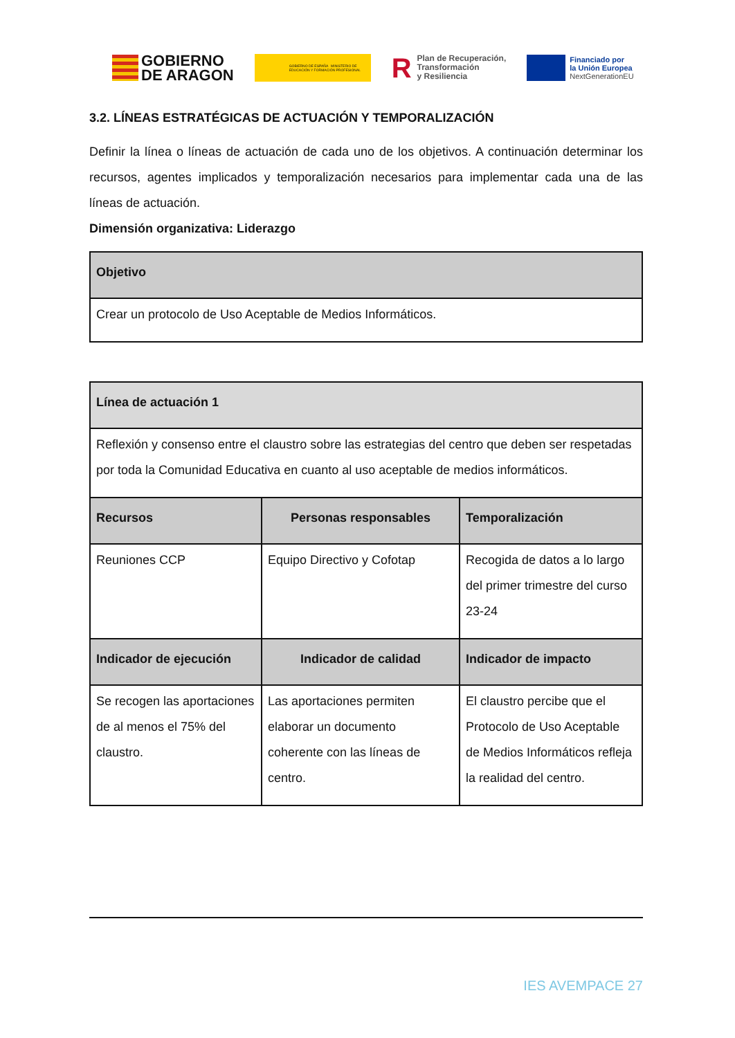GOBIERNO
DE ARAGON
GOBIERNO DE ESPAÑA MINISTERIO DE EDUCACIÓN Y FORMACIÓN PROFESIONAL
RPlan de Recuperación,
Transformación
y Resiliencia
Financiado por
la Unión Europea
NextGenerationEU
3.2. LÍNEAS ESTRATÉGICAS DE ACTUACIÓN Y TEMPORALIZACIÓN
Definir la línea o líneas de actuación de cada uno de los objetivos. A continuación determinar los recursos, agentes implicados y temporalización necesarios para implementar cada una de las líneas de actuación.
Dimensión organizativa: Liderazgo
| Objetivo |
| --- |
| Crear un protocolo de Uso Aceptable de Medios Informáticos. |
| Línea de actuación 1 | | |
| --- | --- | --- |
| Reflexión y consenso entre el claustro sobre las estrategias del centro que deben ser respetadas por toda la Comunidad Educativa en cuanto al uso aceptable de medios informáticos. | | |
| Recursos | Personas responsables | Temporalización |
| Reuniones CCP | Equipo Directivo y Cofotap | Recogida de datos a lo largo del primer trimestre del curso 23-24 |
| Indicador de ejecución | Indicador de calidad | Indicador de impacto |
| Se recogen las aportaciones de al menos el 75% del claustro. | Las aportaciones permiten elaborar un documento coherente con las líneas de centro. | El claustro percibe que el Protocolo de Uso Aceptable de Medios Informáticos refleja la realidad del centro. |
IES AVEMPACE 27